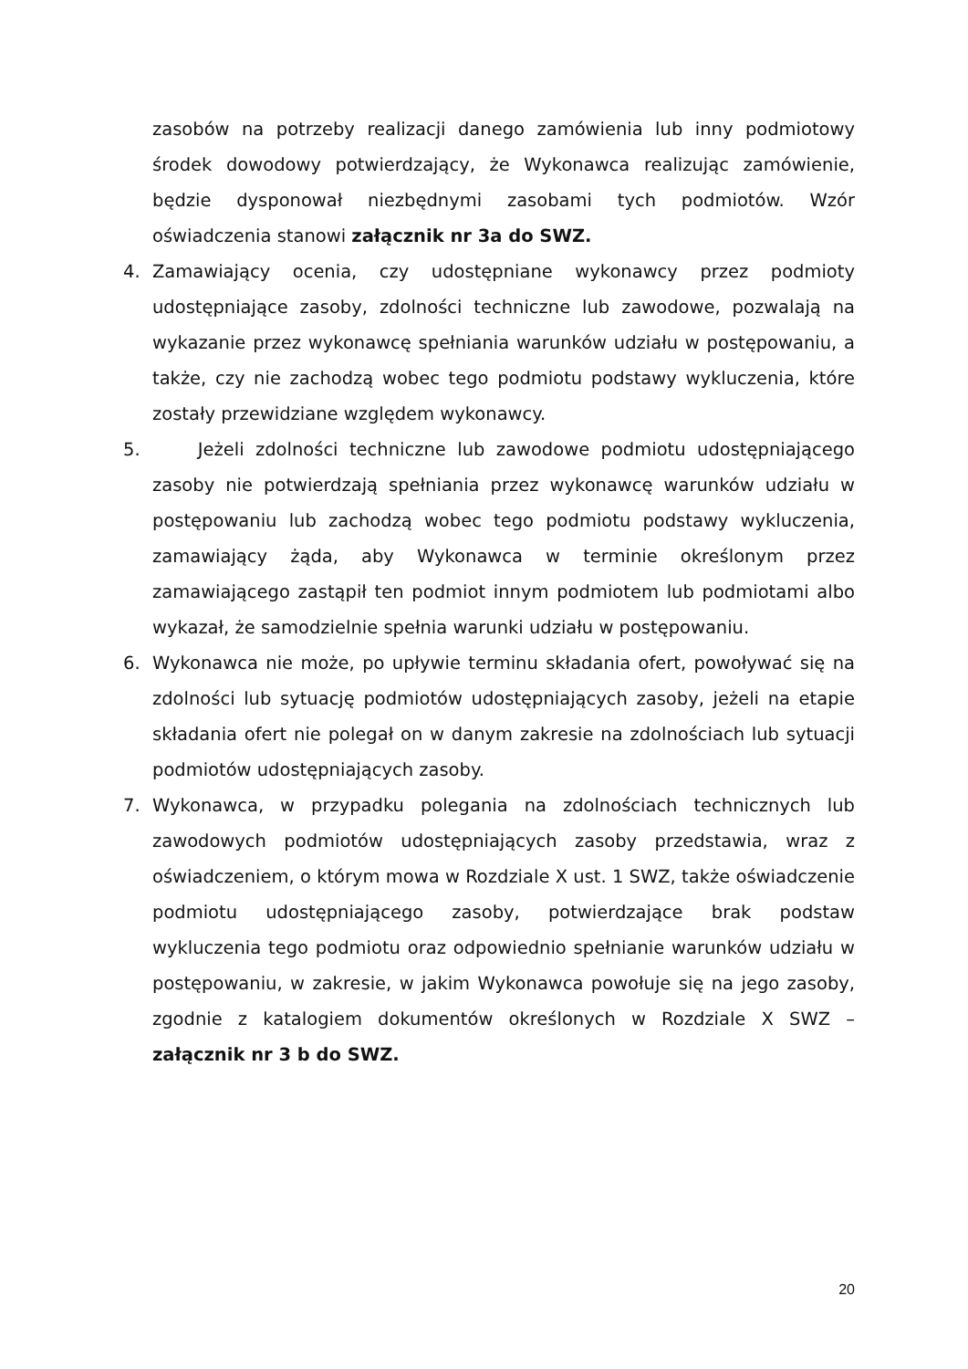zasobów na potrzeby realizacji danego zamówienia lub inny podmiotowy środek dowodowy potwierdzający, że Wykonawca realizując zamówienie, będzie dysponował niezbędnymi zasobami tych podmiotów. Wzór oświadczenia stanowi załącznik nr 3a do SWZ.
4. Zamawiający ocenia, czy udostępniane wykonawcy przez podmioty udostępniające zasoby, zdolności techniczne lub zawodowe, pozwalają na wykazanie przez wykonawcę spełniania warunków udziału w postępowaniu, a także, czy nie zachodzą wobec tego podmiotu podstawy wykluczenia, które zostały przewidziane względem wykonawcy.
5. Jeżeli zdolności techniczne lub zawodowe podmiotu udostępniającego zasoby nie potwierdzają spełniania przez wykonawcę warunków udziału w postępowaniu lub zachodzą wobec tego podmiotu podstawy wykluczenia, zamawiający żąda, aby Wykonawca w terminie określonym przez zamawiającego zastąpił ten podmiot innym podmiotem lub podmiotami albo wykazał, że samodzielnie spełnia warunki udziału w postępowaniu.
6. Wykonawca nie może, po upływie terminu składania ofert, powoływać się na zdolności lub sytuację podmiotów udostępniających zasoby, jeżeli na etapie składania ofert nie polegał on w danym zakresie na zdolnościach lub sytuacji podmiotów udostępniających zasoby.
7. Wykonawca, w przypadku polegania na zdolnościach technicznych lub zawodowych podmiotów udostępniających zasoby przedstawia, wraz z oświadczeniem, o którym mowa w Rozdziale X ust. 1 SWZ, także oświadczenie podmiotu udostępniającego zasoby, potwierdzające brak podstaw wykluczenia tego podmiotu oraz odpowiednio spełnianie warunków udziału w postępowaniu, w zakresie, w jakim Wykonawca powołuje się na jego zasoby, zgodnie z katalogiem dokumentów określonych w Rozdziale X SWZ – załącznik nr 3 b do SWZ.
20